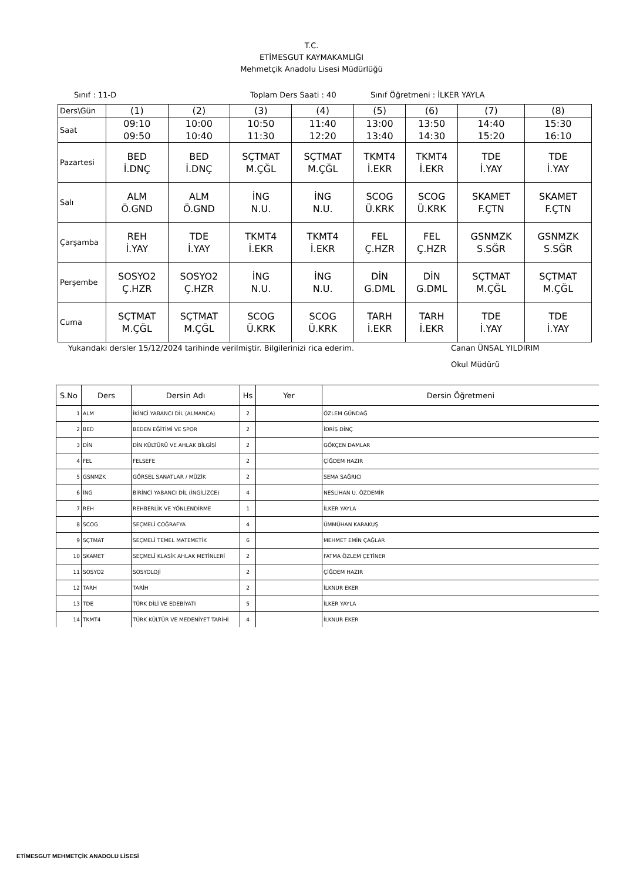T.C.
ETİMESGUT KAYMAKAMLIĞI
Mehmetçik Anadolu Lisesi Müdürlüğü
Sınıf : 11-D Toplam Ders Saati : 40 Sınıf Öğretmeni : İLKER YAYLA
| Ders\Gün | (1) | (2) | (3) | (4) | (5) | (6) | (7) | (8) |
| Saat | 09:10 09:50 | 10:00 10:40 | 10:50 11:30 | 11:40 12:20 | 13:00 13:40 | 13:50 14:30 | 14:40 15:20 | 15:30 16:10 |
| Pazartesi | BED İ.DNÇ | BED İ.DNÇ | SÇTMAT M.ÇĞL | SÇTMAT M.ÇĞL | TKMT4 İ.EKR | TKMT4 İ.EKR | TDE İ.YAY | TDE İ.YAY |
| Salı | ALM Ö.GND | ALM Ö.GND | İNG N.U. | İNG N.U. | SCOG Ü.KRK | SCOG Ü.KRK | SKAMET F.ÇTN | SKAMET F.ÇTN |
| Çarşamba | REH İ.YAY | TDE İ.YAY | TKMT4 İ.EKR | TKMT4 İ.EKR | FEL Ç.HZR | FEL Ç.HZR | GSNMZK S.SĞR | GSNMZK S.SĞR |
| Perşembe | SOSYO2 Ç.HZR | SOSYO2 Ç.HZR | İNG N.U. | İNG N.U. | DİN G.DML | DİN G.DML | SÇTMAT M.ÇĞL | SÇTMAT M.ÇĞL |
| Cuma | SÇTMAT M.ÇĞL | SÇTMAT M.ÇĞL | SCOG Ü.KRK | SCOG Ü.KRK | TARH İ.EKR | TARH İ.EKR | TDE İ.YAY | TDE İ.YAY |
Yukarıdaki dersler 15/12/2024 tarihinde verilmiştir. Bilgilerinizi rica ederim. Canan ÜNSAL YILDIRIM
Okul Müdürü
| S.No | Ders | Dersin Adı | Hs | Yer | Dersin Öğretmeni |
| --- | --- | --- | --- | --- | --- |
| 1 | ALM | İKİNCİ YABANCI DİL (ALMANCA) | 2 | | ÖZLEM GÜNDAĞ |
| 2 | BED | BEDEN EĞİTİMİ VE SPOR | 2 | | İDRİS DİNÇ |
| 3 | DİN | DİN KÜLTÜRÜ VE AHLAK BİLGİSİ | 2 | | GÖKÇEN DAMLAR |
| 4 | FEL | FELSEFE | 2 | | ÇİĞDEM HAZIR |
| 5 | GSNMZK | GÖRSEL SANATLAR / MÜZİK | 2 | | SEMA SAĞRICI |
| 6 | İNG | BİRİNCİ YABANCI DİL (İNGİLİZCE) | 4 | | NESLİHAN U. ÖZDEMİR |
| 7 | REH | REHBERLİK VE YÖNLENDİRME | 1 | | İLKER YAYLA |
| 8 | SCOG | SEÇMELİ COĞRAFYA | 4 | | ÜMMÜHAN KARAKUŞ |
| 9 | SÇTMAT | SEÇMELİ TEMEL MATEMETİK | 6 | | MEHMET EMİN ÇAĞLAR |
| 10 | SKAMET | SEÇMELİ KLASİK AHLAK METİNLERİ | 2 | | FATMA ÖZLEM ÇETİNER |
| 11 | SOSYO2 | SOSYOLOJİ | 2 | | ÇİĞDEM HAZIR |
| 12 | TARH | TARİH | 2 | | İLKNUR EKER |
| 13 | TDE | TÜRK DİLİ VE EDEBİYATI | 5 | | İLKER YAYLA |
| 14 | TKMT4 | TÜRK KÜLTÜR VE MEDENİYET TARİHİ | 4 | | İLKNUR EKER |
ETİMESGUT MEHMETÇİK ANADOLU LİSESİ